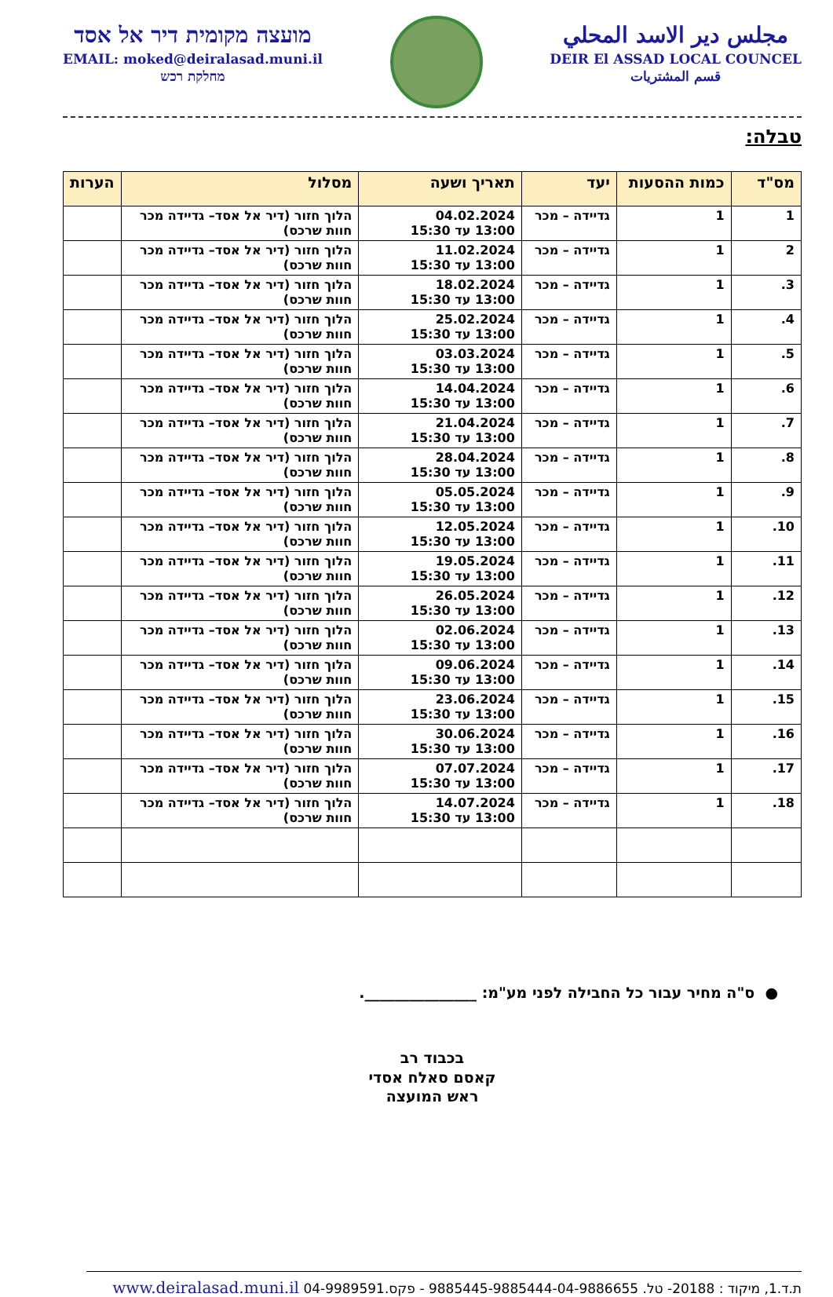מועצה מקומית דיר אל אסד
EMAIL: moked@deiralasad.muni.il
מחלקת רכש
مجلس دير الاسد المحلي
DEIR El ASSAD LOCAL COUNCEL
قسم المشتريات
טבלה:
| מס"ד | כמות ההסעות | יעד | תאריך ושעה | מסלול | הערות |
| --- | --- | --- | --- | --- | --- |
| 1 | 1 | גדיידה – מכר | 04.02.2024 13:00 עד 15:30 | הלוך חזור (דיר אל אסד– גדיידה מכר חוות שרכס) | |
| 2 | 1 | גדיידה – מכר | 11.02.2024 13:00 עד 15:30 | הלוך חזור (דיר אל אסד– גדיידה מכר חוות שרכס) | |
| 3. | 1 | גדיידה – מכר | 18.02.2024 13:00 עד 15:30 | הלוך חזור (דיר אל אסד– גדיידה מכר חוות שרכס) | |
| 4. | 1 | גדיידה – מכר | 25.02.2024 13:00 עד 15:30 | הלוך חזור (דיר אל אסד– גדיידה מכר חוות שרכס) | |
| 5. | 1 | גדיידה – מכר | 03.03.2024 13:00 עד 15:30 | הלוך חזור (דיר אל אסד– גדיידה מכר חוות שרכס) | |
| 6. | 1 | גדיידה – מכר | 14.04.2024 13:00 עד 15:30 | הלוך חזור (דיר אל אסד– גדיידה מכר חוות שרכס) | |
| 7. | 1 | גדיידה – מכר | 21.04.2024 13:00 עד 15:30 | הלוך חזור (דיר אל אסד– גדיידה מכר חוות שרכס) | |
| 8. | 1 | גדיידה – מכר | 28.04.2024 13:00 עד 15:30 | הלוך חזור (דיר אל אסד– גדיידה מכר חוות שרכס) | |
| 9. | 1 | גדיידה – מכר | 05.05.2024 13:00 עד 15:30 | הלוך חזור (דיר אל אסד– גדיידה מכר חוות שרכס) | |
| 10. | 1 | גדיידה – מכר | 12.05.2024 13:00 עד 15:30 | הלוך חזור (דיר אל אסד– גדיידה מכר חוות שרכס) | |
| 11. | 1 | גדיידה – מכר | 19.05.2024 13:00 עד 15:30 | הלוך חזור (דיר אל אסד– גדיידה מכר חוות שרכס) | |
| 12. | 1 | גדיידה – מכר | 26.05.2024 13:00 עד 15:30 | הלוך חזור (דיר אל אסד– גדיידה מכר חוות שרכס) | |
| 13. | 1 | גדיידה – מכר | 02.06.2024 13:00 עד 15:30 | הלוך חזור (דיר אל אסד– גדיידה מכר חוות שרכס) | |
| 14. | 1 | גדיידה – מכר | 09.06.2024 13:00 עד 15:30 | הלוך חזור (דיר אל אסד– גדיידה מכר חוות שרכס) | |
| 15. | 1 | גדיידה – מכר | 23.06.2024 13:00 עד 15:30 | הלוך חזור (דיר אל אסד– גדיידה מכר חוות שרכס) | |
| 16. | 1 | גדיידה – מכר | 30.06.2024 13:00 עד 15:30 | הלוך חזור (דיר אל אסד– גדיידה מכר חוות שרכס) | |
| 17. | 1 | גדיידה – מכר | 07.07.2024 13:00 עד 15:30 | הלוך חזור (דיר אל אסד– גדיידה מכר חוות שרכס) | |
| 18. | 1 | גדיידה – מכר | 14.07.2024 13:00 עד 15:30 | הלוך חזור (דיר אל אסד– גדיידה מכר חוות שרכס) | |
● ס"ה מחיר עבור כל החבילה לפני מע"מ: _______________.
בכבוד רב
קאסם סאלח אסדי
ראש המועצה
ת.ד.1, מיקוד : 20188- טל. 9885445-9885444-04-9886655 - פקס.04-9989591 www.deiralasad.muni.il